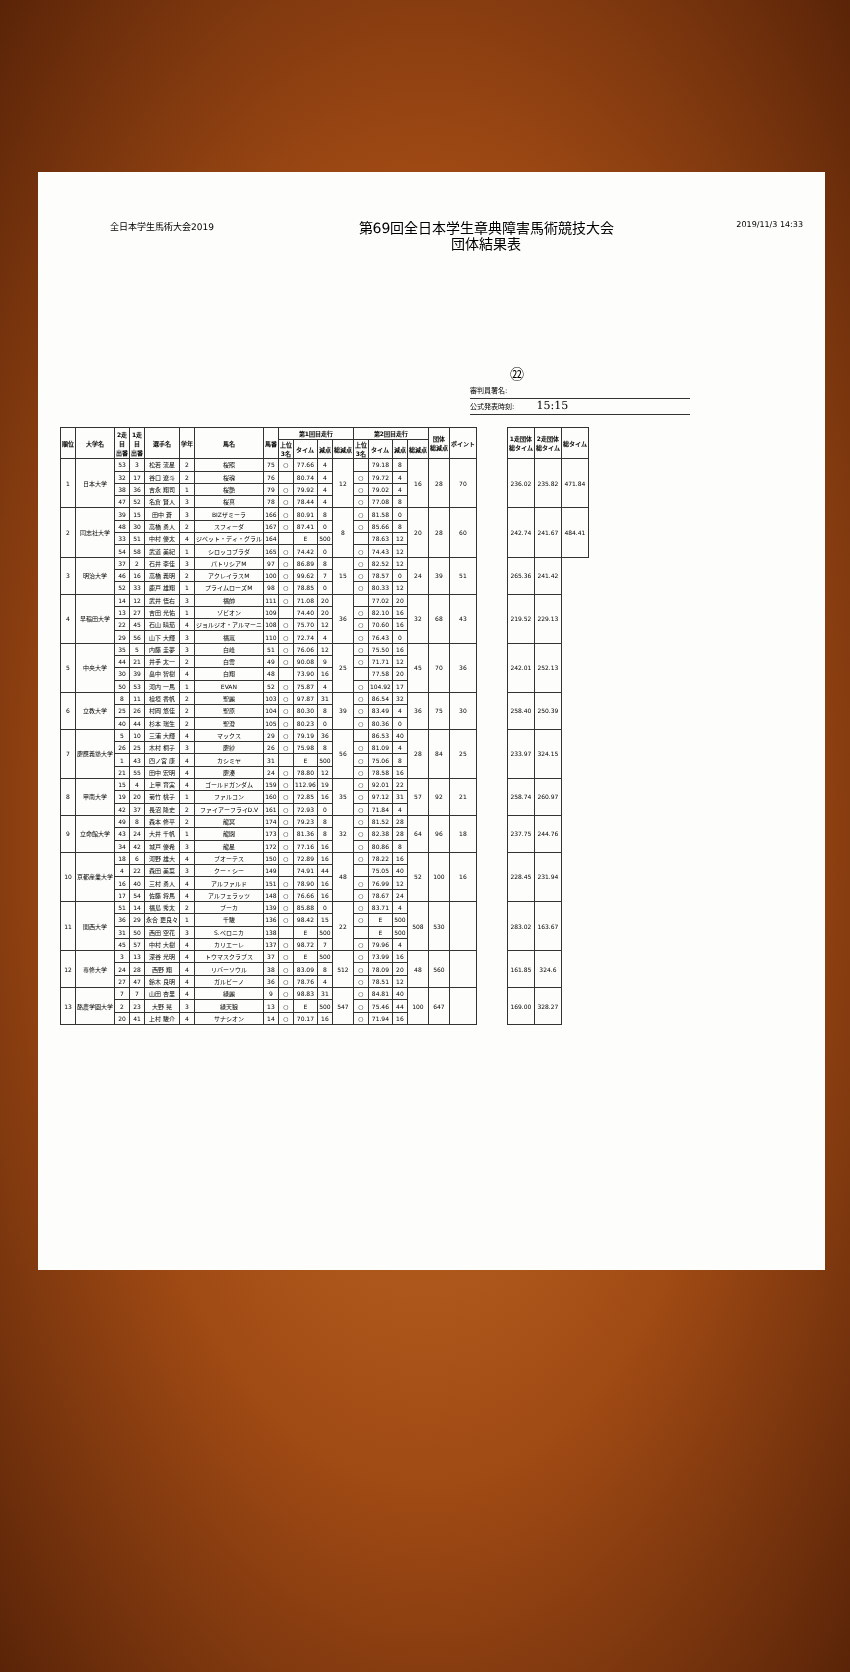全日本学生馬術大会2019
第69回全日本学生章典障害馬術競技大会
団体結果表
2019/11/3 14:33
㉒
審判員署名:
公式発表時刻: 15:15
| 順位 | 大学名 | 2走 目 出番 | 1走 目 出番 | 選手名 | 学年 | 馬名 | 馬番 | 第1回目走行 | | | | 第2回目走行 | | | | 団体 総減点 | ポイント | | 1走団体 総タイム | 2走団体 総タイム | 総タイム |
| | | | | | | | | 上位 3名 | タイム | 減点 | 総減点 | 上位 3名 | タイム | 減点 | 総減点 | | | | | | |
| 1 | 日本大学 | 53 | 3 | 松若 流星 | 2 | 桜照 | 75 | ○ | 77.66 | 4 | 12 | | 79.18 | 8 | 16 | 28 | 70 | | 236.02 | 235.82 | 471.84 |
| | | 32 | 17 | 谷口 遼斗 | 2 | 桜魂 | 76 | | 80.74 | 4 | | ○ | 79.72 | 4 | | | | | | | |
| | | 38 | 36 | 吉永 翔司 | 1 | 桜艶 | 79 | ○ | 79.92 | 4 | | ○ | 79.02 | 4 | | | | | | | |
| | | 47 | 52 | 名倉 賢人 | 3 | 桜真 | 78 | ○ | 78.44 | 4 | | ○ | 77.08 | 8 | | | | | | | |
| 2 | 同志社大学 | 39 | 15 | 田中 蒼 | 3 | BIZザミーラ | 166 | ○ | 80.91 | 8 | 8 | ○ | 81.58 | 0 | 20 | 28 | 60 | | 242.74 | 241.67 | 484.41 |
| | | 48 | 30 | 高橋 勇人 | 2 | スフィーダ | 167 | ○ | 87.41 | 0 | | ○ | 85.66 | 8 | | | | | | | |
| | | 33 | 51 | 中村 優太 | 4 | ジベット・ディ・グラル | 164 | | E | 500 | | | 78.63 | 12 | | | | | | | |
| | | 54 | 58 | 武道 美紀 | 1 | シロッコブラダ | 165 | ○ | 74.42 | 0 | | ○ | 74.43 | 12 | | | | | | | |
| 3 | 明治大学 | 37 | 2 | 石井 李佳 | 3 | パトリシアM | 97 | ○ | 86.89 | 8 | 15 | ○ | 82.52 | 12 | 24 | 39 | 51 | | 265.36 | 241.42 | |
| | | 46 | 16 | 高橋 義明 | 2 | アクレイラスM | 100 | ○ | 99.62 | 7 | | ○ | 78.57 | 0 | | | | | | | |
| | | 52 | 33 | 鹿戸 雄翔 | 1 | プライムローズM | 98 | ○ | 78.85 | 0 | | ○ | 80.33 | 12 | | | | | | | |
| 4 | 早稲田大学 | 14 | 12 | 武井 悟右 | 3 | 福帥 | 111 | ○ | 71.08 | 20 | 36 | | 77.02 | 20 | 32 | 68 | 43 | | 219.52 | 229.13 | |
| | | 13 | 27 | 吉田 光佑 | 1 | ゾビオン | 109 | | 74.40 | 20 | | ○ | 82.10 | 16 | | | | | | | |
| | | 22 | 45 | 石山 晴茄 | 4 | ジョルジオ・アルマーニ | 108 | ○ | 75.70 | 12 | | ○ | 70.60 | 16 | | | | | | | |
| | | 29 | 56 | 山下 大輝 | 3 | 福嵐 | 110 | ○ | 72.74 | 4 | | ○ | 76.43 | 0 | | | | | | | |
| 5 | 中央大学 | 35 | 5 | 内藤 圭夢 | 3 | 白峰 | 51 | ○ | 76.06 | 12 | 25 | ○ | 75.50 | 16 | 45 | 70 | 36 | | 242.01 | 252.13 | |
| | | 44 | 21 | 井手 太一 | 2 | 白雲 | 49 | ○ | 90.08 | 9 | | ○ | 71.71 | 12 | | | | | | | |
| | | 30 | 39 | 畠中 智樹 | 4 | 白翔 | 48 | | 73.90 | 16 | | | 77.58 | 20 | | | | | | | |
| | | 50 | 53 | 河内 一馬 | 1 | EVAN | 52 | ○ | 75.87 | 4 | | ○ | 104.92 | 17 | | | | | | | |
| 6 | 立教大学 | 8 | 11 | 檜垣 香帆 | 2 | 聖麗 | 103 | ○ | 97.87 | 31 | 39 | ○ | 86.54 | 32 | 36 | 75 | 30 | | 258.40 | 250.39 | |
| | | 25 | 26 | 村岡 悠佳 | 2 | 聖原 | 104 | ○ | 80.30 | 8 | | ○ | 83.49 | 4 | | | | | | | |
| | | 40 | 44 | 杉本 瑞生 | 2 | 聖澄 | 105 | ○ | 80.23 | 0 | | ○ | 80.36 | 0 | | | | | | | |
| 7 | 慶應義塾大学 | 5 | 10 | 三浦 大輝 | 4 | マックス | 29 | ○ | 79.19 | 36 | 56 | | 86.53 | 40 | 28 | 84 | 25 | | 233.97 | 324.15 | |
| | | 26 | 25 | 木村 桐子 | 3 | 慶紗 | 26 | ○ | 75.98 | 8 | | ○ | 81.09 | 4 | | | | | | | |
| | | 1 | 43 | 四ノ宮 康 | 4 | カシミヤ | 31 | | E | 500 | | ○ | 75.06 | 8 | | | | | | | |
| | | 21 | 55 | 田中 宏明 | 4 | 慶湊 | 24 | ○ | 78.80 | 12 | | ○ | 78.58 | 16 | | | | | | | |
| 8 | 甲南大学 | 15 | 4 | 上甲 育実 | 4 | ゴールドガンダム | 159 | ○ | 112.96 | 19 | 35 | ○ | 92.01 | 22 | 57 | 92 | 21 | | 258.74 | 260.97 | |
| | | 19 | 20 | 菊竹 桃子 | 1 | ファルコン | 160 | ○ | 72.85 | 16 | | ○ | 97.12 | 31 | | | | | | | |
| | | 42 | 37 | 長沼 隆史 | 2 | ファイアーフライD.V | 161 | ○ | 72.93 | 0 | | ○ | 71.84 | 4 | | | | | | | |
| 9 | 立命館大学 | 49 | 8 | 森本 修平 | 2 | 龍冥 | 174 | ○ | 79.23 | 8 | 32 | ○ | 81.52 | 28 | 64 | 96 | 18 | | 237.75 | 244.76 | |
| | | 43 | 24 | 大井 千帆 | 1 | 龍闘 | 173 | ○ | 81.36 | 8 | | ○ | 82.38 | 28 | | | | | | | |
| | | 34 | 42 | 城戸 優希 | 3 | 龍星 | 172 | ○ | 77.16 | 16 | | ○ | 80.86 | 8 | | | | | | | |
| 10 | 京都産業大学 | 18 | 6 | 河野 雄大 | 4 | ブオーテス | 150 | ○ | 72.89 | 16 | 48 | ○ | 78.22 | 16 | 52 | 100 | 16 | | 228.45 | 231.94 | |
| | | 4 | 22 | 森田 美菜 | 3 | クー・シー | 149 | | 74.91 | 44 | | | 75.05 | 40 | | | | | | | |
| | | 16 | 40 | 三村 勇人 | 4 | アルファルド | 151 | ○ | 78.90 | 16 | | ○ | 76.99 | 12 | | | | | | | |
| | | 17 | 54 | 佐藤 将馬 | 4 | アルフェラッツ | 148 | ○ | 76.66 | 16 | | ○ | 78.67 | 24 | | | | | | | |
| 11 | 関西大学 | 51 | 14 | 福島 秀太 | 2 | ブーカ | 139 | ○ | 85.88 | 0 | 22 | ○ | 83.71 | 4 | 508 | 530 | | | 283.02 | 163.67 | |
| | | 36 | 29 | 永合 更良々 | 1 | 千駿 | 136 | ○ | 98.42 | 15 | | ○ | E | 500 | | | | | | | |
| | | 31 | 50 | 西田 空花 | 3 | S.ベロニカ | 138 | | E | 500 | | | E | 500 | | | | | | | |
| | | 45 | 57 | 中村 大樹 | 4 | カリエーレ | 137 | ○ | 98.72 | 7 | | ○ | 79.96 | 4 | | | | | | | |
| 12 | 専修大学 | 3 | 13 | 深谷 光明 | 4 | トウマスクラブス | 37 | ○ | E | 500 | 512 | ○ | 73.99 | 16 | 48 | 560 | | | 161.85 | 324.6 | |
| | | 24 | 28 | 西野 翔 | 4 | リバーソウル | 38 | ○ | 83.09 | 8 | | ○ | 78.09 | 20 | | | | | | | |
| | | 27 | 47 | 鈴木 良明 | 4 | ガルビーノ | 36 | ○ | 78.76 | 4 | | ○ | 78.51 | 12 | | | | | | | |
| 13 | 酪農学園大学 | 7 | 7 | 山田 杏里 | 4 | 緑麗 | 9 | ○ | 98.83 | 31 | 547 | ○ | 84.81 | 40 | 100 | 647 | | | 169.00 | 328.27 | |
| | | 2 | 23 | 大野 晃 | 3 | 緑天狼 | 13 | ○ | E | 500 | | ○ | 75.46 | 44 | | | | | | | |
| | | 20 | 41 | 上村 駿介 | 4 | サナシオン | 14 | ○ | 70.17 | 16 | | ○ | 71.94 | 16 | | | | | | | |